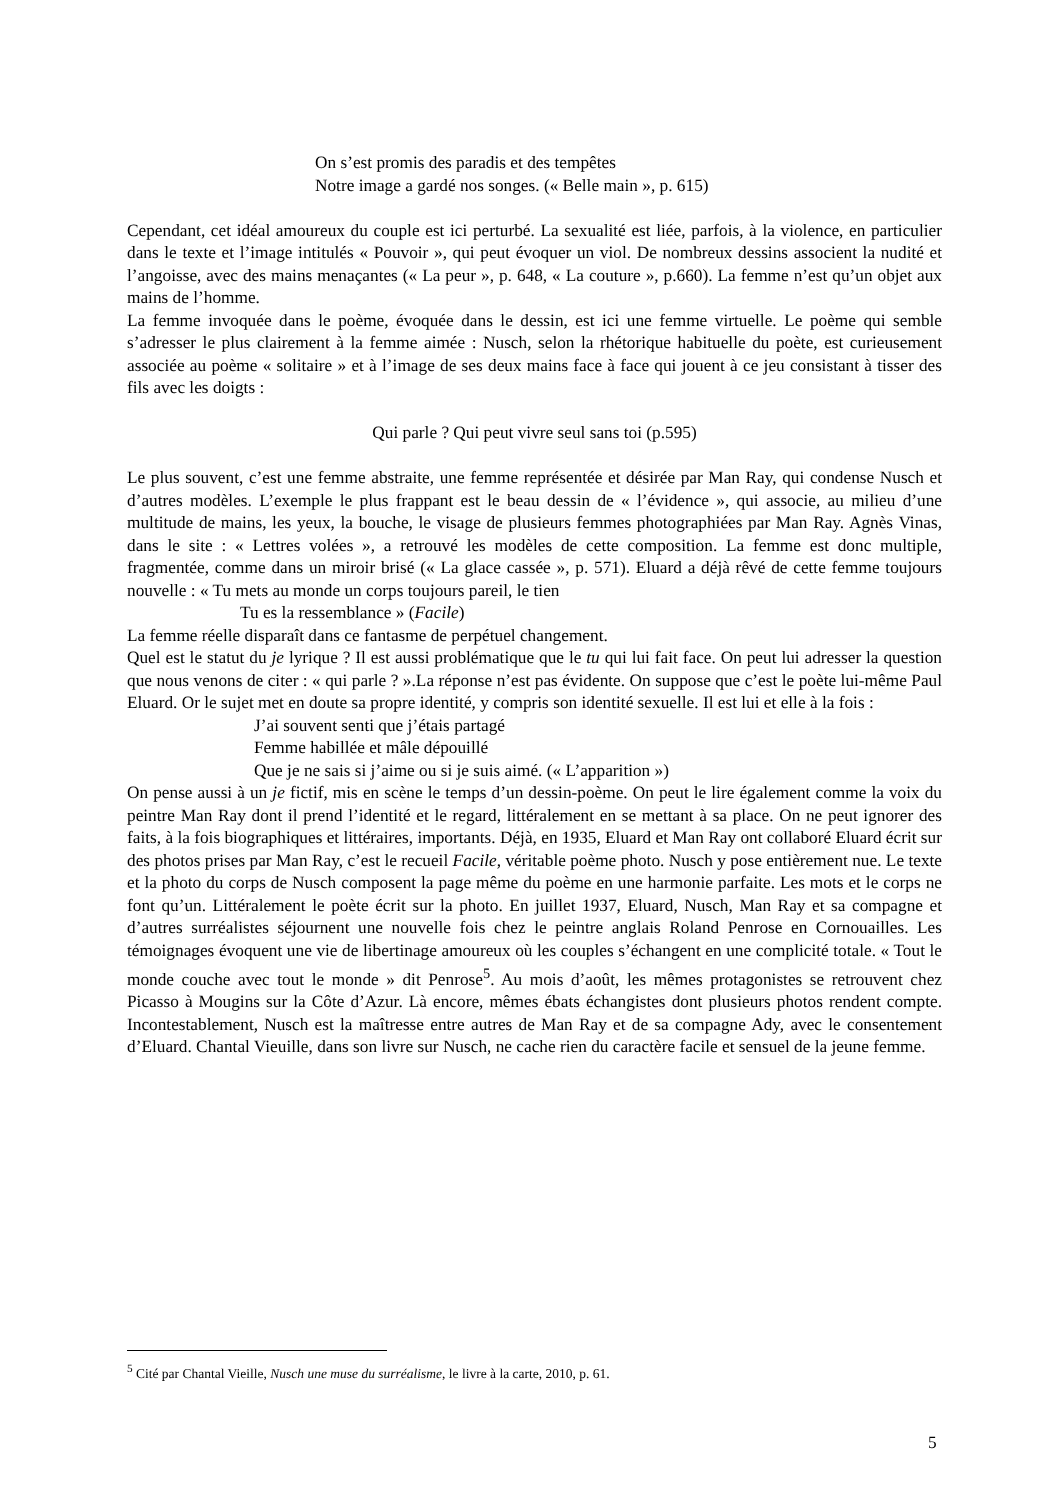On s’est promis des paradis et des tempêtes
Notre image a gardé nos songes. (« Belle main », p. 615)
Cependant, cet idéal amoureux du couple est ici perturbé. La sexualité est liée, parfois, à la violence, en particulier dans le texte et l’image intitulés « Pouvoir », qui peut évoquer un viol. De nombreux dessins associent la nudité et l’angoisse, avec des mains menaçantes (« La peur », p. 648, « La couture », p.660). La femme n’est qu’un objet aux mains de l’homme.
La femme invoquée dans le poème, évoquée dans le dessin, est ici une femme virtuelle. Le poème qui semble s’adresser le plus clairement à la femme aimée : Nusch, selon la rhétorique habituelle du poète, est curieusement associée au poème « solitaire » et à l’image de ses deux mains face à face qui jouent à ce jeu consistant à tisser des fils avec les doigts :
Qui parle ? Qui peut vivre seul sans toi (p.595)
Le plus souvent, c’est une femme abstraite, une femme représentée et désirée par Man Ray, qui condense Nusch et d’autres modèles. L’exemple le plus frappant est le beau dessin de « l’évidence », qui associe, au milieu d’une multitude de mains, les yeux, la bouche, le visage de plusieurs femmes photographiées par Man Ray. Agnès Vinas, dans le site : « Lettres volées », a retrouvé les modèles de cette composition. La femme est donc multiple, fragmentée, comme dans un miroir brisé (« La glace cassée », p. 571). Eluard a déjà rêvé de cette femme toujours nouvelle : « Tu mets au monde un corps toujours pareil, le tien
Tu es la ressemblance » (Facile)
La femme réelle disparaît dans ce fantasme de perpétuel changement.
Quel est le statut du je lyrique ? Il est aussi problématique que le tu qui lui fait face. On peut lui adresser la question que nous venons de citer : « qui parle ? ».La réponse n’est pas évidente. On suppose que c’est le poète lui-même Paul Eluard. Or le sujet met en doute sa propre identité, y compris son identité sexuelle. Il est lui et elle à la fois :
J’ai souvent senti que j’étais partagé
Femme habillée et mâle dépouillé
Que je ne sais si j’aime ou si je suis aimé. (« L’apparition »)
On pense aussi à un je fictif, mis en scène le temps d’un dessin-poème. On peut le lire également comme la voix du peintre Man Ray dont il prend l’identité et le regard, littéralement en se mettant à sa place. On ne peut ignorer des faits, à la fois biographiques et littéraires, importants. Déjà, en 1935, Eluard et Man Ray ont collaboré Eluard écrit sur des photos prises par Man Ray, c’est le recueil Facile, véritable poème photo. Nusch y pose entièrement nue. Le texte et la photo du corps de Nusch composent la page même du poème en une harmonie parfaite. Les mots et le corps ne font qu’un. Littéralement le poète écrit sur la photo. En juillet 1937, Eluard, Nusch, Man Ray et sa compagne et d’autres surréalistes séjournent une nouvelle fois chez le peintre anglais Roland Penrose en Cornouailles. Les témoignages évoquent une vie de libertinage amoureux où les couples s’échangent en une complicité totale. « Tout le monde couche avec tout le monde » dit Penrose<sup>5</sup>. Au mois d’août, les mêmes protagonistes se retrouvent chez Picasso à Mougins sur la Côte d’Azur. Là encore, mêmes ébats échangistes dont plusieurs photos rendent compte. Incontestablement, Nusch est la maîtresse entre autres de Man Ray et de sa compagne Ady, avec le consentement d’Eluard. Chantal Vieuille, dans son livre sur Nusch, ne cache rien du caractère facile et sensuel de la jeune femme.
<sup>5</sup> Cité par Chantal Vieille, Nusch une muse du surréalisme, le livre à la carte, 2010, p. 61.
5